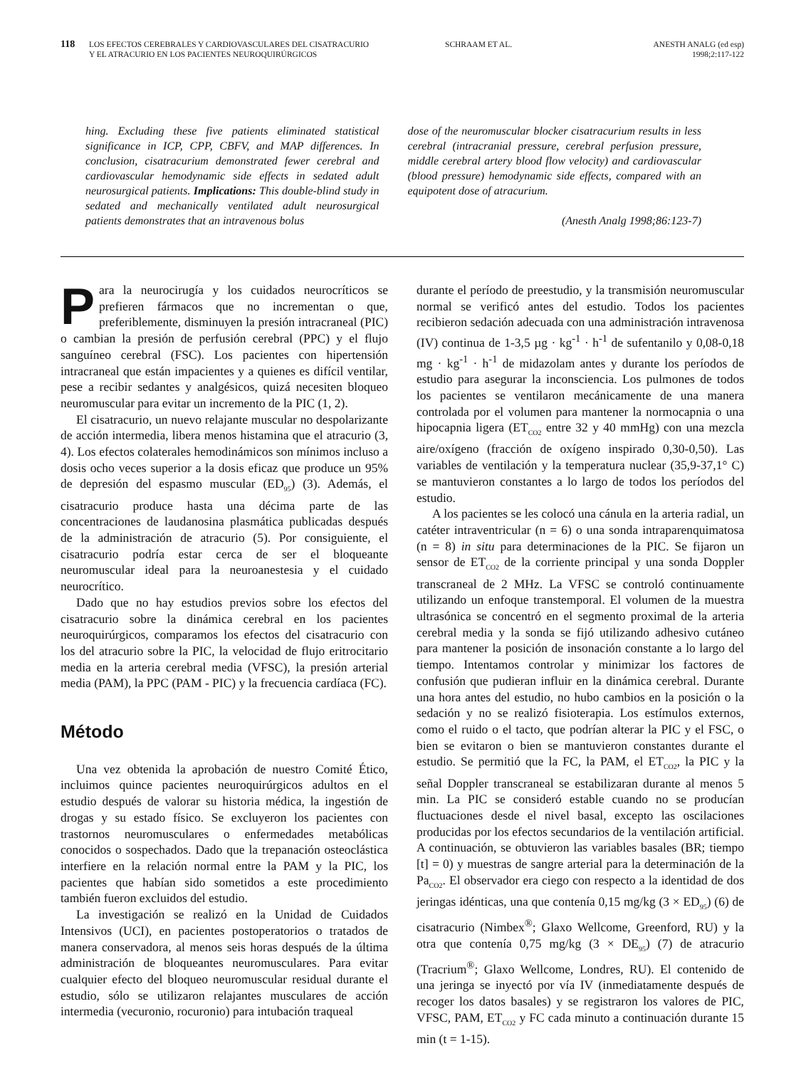118
LOS EFECTOS CEREBRALES Y CARDIOVASCULARES DEL CISATRACURIO
Y EL ATRACURIO EN LOS PACIENTES NEUROQUIRÚRGICOS
SCHRAAM ET AL. ANESTH ANALG (ed esp)
1998;2:117-122
hing. Excluding these five patients eliminated statistical significance in ICP, CPP, CBFV, and MAP differences. In conclusion, cisatracurium demonstrated fewer cerebral and cardiovascular hemodynamic side effects in sedated adult neurosurgical patients. Implications: This double-blind study in sedated and mechanically ventilated adult neurosurgical patients demonstrates that an intravenous bolus
dose of the neuromuscular blocker cisatracurium results in less cerebral (intracranial pressure, cerebral perfusion pressure, middle cerebral artery blood flow velocity) and cardiovascular (blood pressure) hemodynamic side effects, compared with an equipotent dose of atracurium.
(Anesth Analg 1998;86:123-7)
Para la neurocirugía y los cuidados neurocríticos se prefieren fármacos que no incrementan o que, preferiblemente, disminuyen la presión intracraneal (PIC) o cambian la presión de perfusión cerebral (PPC) y el flujo sanguíneo cerebral (FSC). Los pacientes con hipertensión intracraneal que están impacientes y a quienes es difícil ventilar, pese a recibir sedantes y analgésicos, quizá necesiten bloqueo neuromuscular para evitar un incremento de la PIC (1, 2).
El cisatracurio, un nuevo relajante muscular no despolarizante de acción intermedia, libera menos histamina que el atracurio (3, 4). Los efectos colaterales hemodinámicos son mínimos incluso a dosis ocho veces superior a la dosis eficaz que produce un 95% de depresión del espasmo muscular (ED<sub>95</sub>) (3). Además, el cisatracurio produce hasta una décima parte de las concentraciones de laudanosina plasmática publicadas después de la administración de atracurio (5). Por consiguiente, el cisatracurio podría estar cerca de ser el bloqueante neuromuscular ideal para la neuroanestesia y el cuidado neurocrítico.
Dado que no hay estudios previos sobre los efectos del cisatracurio sobre la dinámica cerebral en los pacientes neuroquirúrgicos, comparamos los efectos del cisatracurio con los del atracurio sobre la PIC, la velocidad de flujo eritrocitario media en la arteria cerebral media (VFSC), la presión arterial media (PAM), la PPC (PAM - PIC) y la frecuencia cardíaca (FC).
Método
Una vez obtenida la aprobación de nuestro Comité Ético, incluimos quince pacientes neuroquirúrgicos adultos en el estudio después de valorar su historia médica, la ingestión de drogas y su estado físico. Se excluyeron los pacientes con trastornos neuromusculares o enfermedades metabólicas conocidos o sospechados. Dado que la trepanación osteoclástica interfiere en la relación normal entre la PAM y la PIC, los pacientes que habían sido sometidos a este procedimiento también fueron excluidos del estudio.
La investigación se realizó en la Unidad de Cuidados Intensivos (UCI), en pacientes postoperatorios o tratados de manera conservadora, al menos seis horas después de la última administración de bloqueantes neuromusculares. Para evitar cualquier efecto del bloqueo neuromuscular residual durante el estudio, sólo se utilizaron relajantes musculares de acción intermedia (vecuronio, rocuronio) para intubación traqueal
durante el período de preestudio, y la transmisión neuromuscular normal se verificó antes del estudio. Todos los pacientes recibieron sedación adecuada con una administración intravenosa (IV) continua de 1-3,5 µg · kg<sup>-1</sup> · h<sup>-1</sup> de sufentanilo y 0,08-0,18 mg · kg<sup>-1</sup> · h<sup>-1</sup> de midazolam antes y durante los períodos de estudio para asegurar la inconsciencia. Los pulmones de todos los pacientes se ventilaron mecánicamente de una manera controlada por el volumen para mantener la normocapnia o una hipocapnia ligera (ET<sub>CO2</sub> entre 32 y 40 mmHg) con una mezcla aire/oxígeno (fracción de oxígeno inspirado 0,30-0,50). Las variables de ventilación y la temperatura nuclear (35,9-37,1° C) se mantuvieron constantes a lo largo de todos los períodos del estudio.
A los pacientes se les colocó una cánula en la arteria radial, un catéter intraventricular (n = 6) o una sonda intraparenquimatosa (n = 8) in situ para determinaciones de la PIC. Se fijaron un sensor de ET<sub>CO2</sub> de la corriente principal y una sonda Doppler transcraneal de 2 MHz. La VFSC se controló continuamente utilizando un enfoque transtemporal. El volumen de la muestra ultrasónica se concentró en el segmento proximal de la arteria cerebral media y la sonda se fijó utilizando adhesivo cutáneo para mantener la posición de insonación constante a lo largo del tiempo. Intentamos controlar y minimizar los factores de confusión que pudieran influir en la dinámica cerebral. Durante una hora antes del estudio, no hubo cambios en la posición o la sedación y no se realizó fisioterapia. Los estímulos externos, como el ruido o el tacto, que podrían alterar la PIC y el FSC, o bien se evitaron o bien se mantuvieron constantes durante el estudio. Se permitió que la FC, la PAM, el ET<sub>CO2</sub>, la PIC y la señal Doppler transcraneal se estabilizaran durante al menos 5 min. La PIC se consideró estable cuando no se producían fluctuaciones desde el nivel basal, excepto las oscilaciones producidas por los efectos secundarios de la ventilación artificial. A continuación, se obtuvieron las variables basales (BR; tiempo [t] = 0) y muestras de sangre arterial para la determinación de la Pa<sub>CO2</sub>. El observador era ciego con respecto a la identidad de dos jeringas idénticas, una que contenía 0,15 mg/kg (3 × ED<sub>95</sub>) (6) de cisatracurio (Nimbex<sup>®</sup>; Glaxo Wellcome, Greenford, RU) y la otra que contenía 0,75 mg/kg (3 × DE<sub>95</sub>) (7) de atracurio (Tracrium<sup>®</sup>; Glaxo Wellcome, Londres, RU). El contenido de una jeringa se inyectó por vía IV (inmediatamente después de recoger los datos basales) y se registraron los valores de PIC, VFSC, PAM, ET<sub>CO2</sub> y FC cada minuto a continuación durante 15 min (t = 1-15).